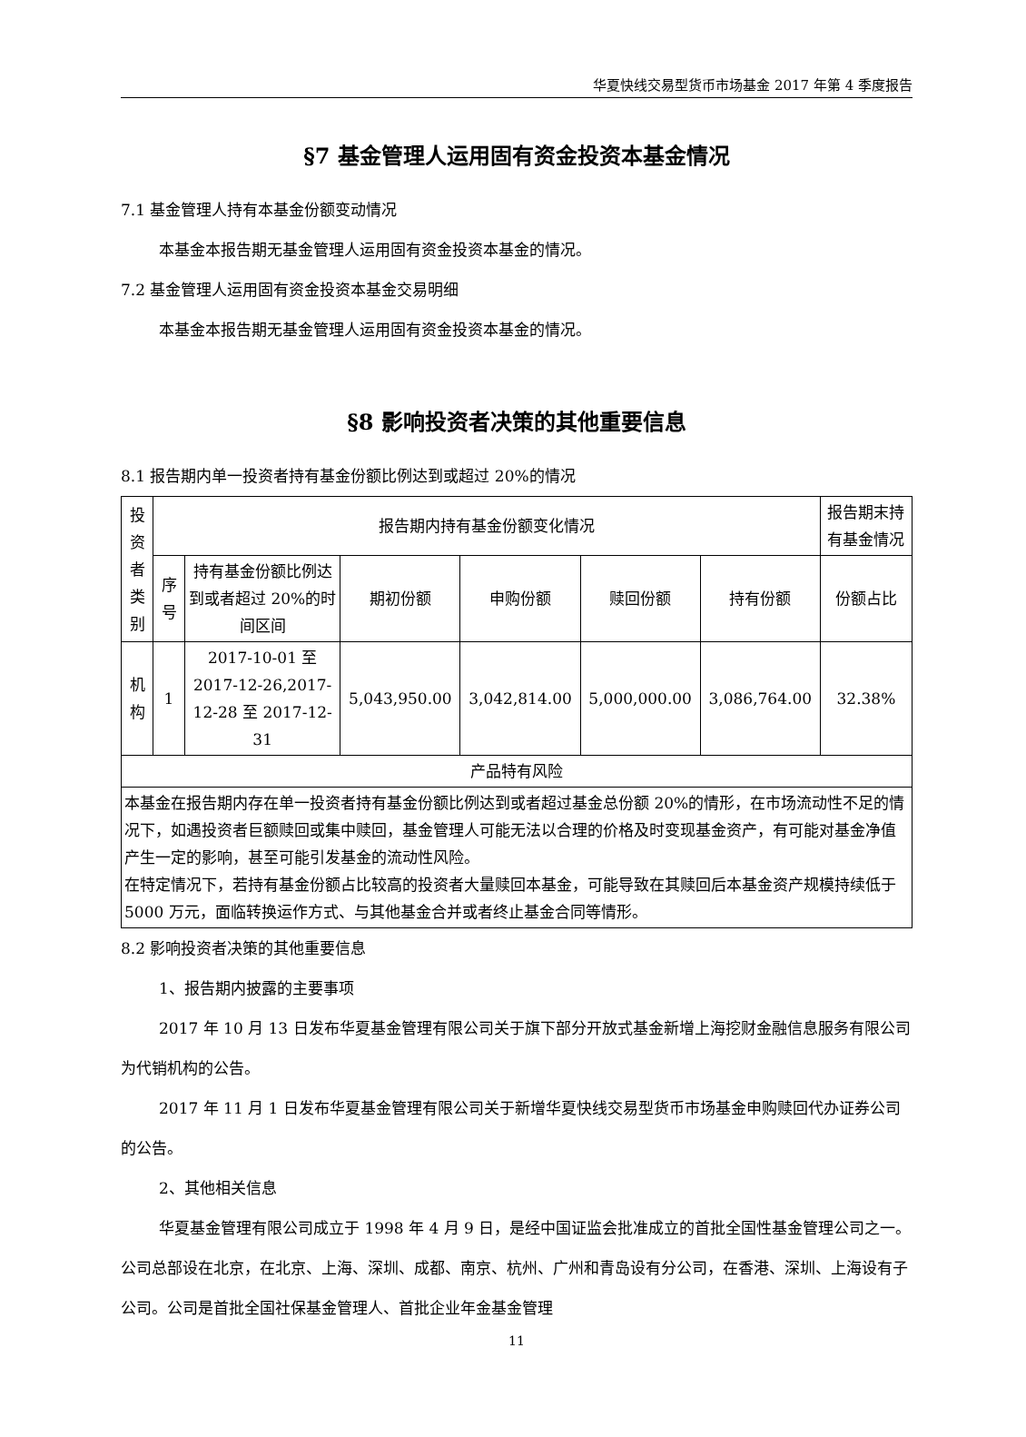华夏快线交易型货币市场基金 2017 年第 4 季度报告
§7 基金管理人运用固有资金投资本基金情况
7.1 基金管理人持有本基金份额变动情况
本基金本报告期无基金管理人运用固有资金投资本基金的情况。
7.2 基金管理人运用固有资金投资本基金交易明细
本基金本报告期无基金管理人运用固有资金投资本基金的情况。
§8 影响投资者决策的其他重要信息
8.1 报告期内单一投资者持有基金份额比例达到或超过 20%的情况
| 投资者类别 | 报告期内持有基金份额变化情况 | | | | | | 报告期末持有基金情况 |
| | 序号 | 持有基金份额比例达到或者超过 20%的时间区间 | 期初份额 | 申购份额 | 赎回份额 | 持有份额 | 份额占比 |
| 机构 | 1 | 2017-10-01 至 2017-12-26,2017-12-28 至 2017-12-31 | 5,043,950.00 | 3,042,814.00 | 5,000,000.00 | 3,086,764.00 | 32.38% |
| 产品特有风险 | | | | | | | |
| 本基金在报告期内存在单一投资者持有基金份额比例达到或者超过基金总份额 20%的情形，在市场流动性不足的情况下，如遇投资者巨额赎回或集中赎回，基金管理人可能无法以合理的价格及时变现基金资产，有可能对基金净值产生一定的影响，甚至可能引发基金的流动性风险。 在特定情况下，若持有基金份额占比较高的投资者大量赎回本基金，可能导致在其赎回后本基金资产规模持续低于 5000 万元，面临转换运作方式、与其他基金合并或者终止基金合同等情形。 | | | | | | | |
8.2 影响投资者决策的其他重要信息
1、报告期内披露的主要事项
2017 年 10 月 13 日发布华夏基金管理有限公司关于旗下部分开放式基金新增上海挖财金融信息服务有限公司为代销机构的公告。
2017 年 11 月 1 日发布华夏基金管理有限公司关于新增华夏快线交易型货币市场基金申购赎回代办证券公司的公告。
2、其他相关信息
华夏基金管理有限公司成立于 1998 年 4 月 9 日，是经中国证监会批准成立的首批全国性基金管理公司之一。公司总部设在北京，在北京、上海、深圳、成都、南京、杭州、广州和青岛设有分公司，在香港、深圳、上海设有子公司。公司是首批全国社保基金管理人、首批企业年金基金管理
11